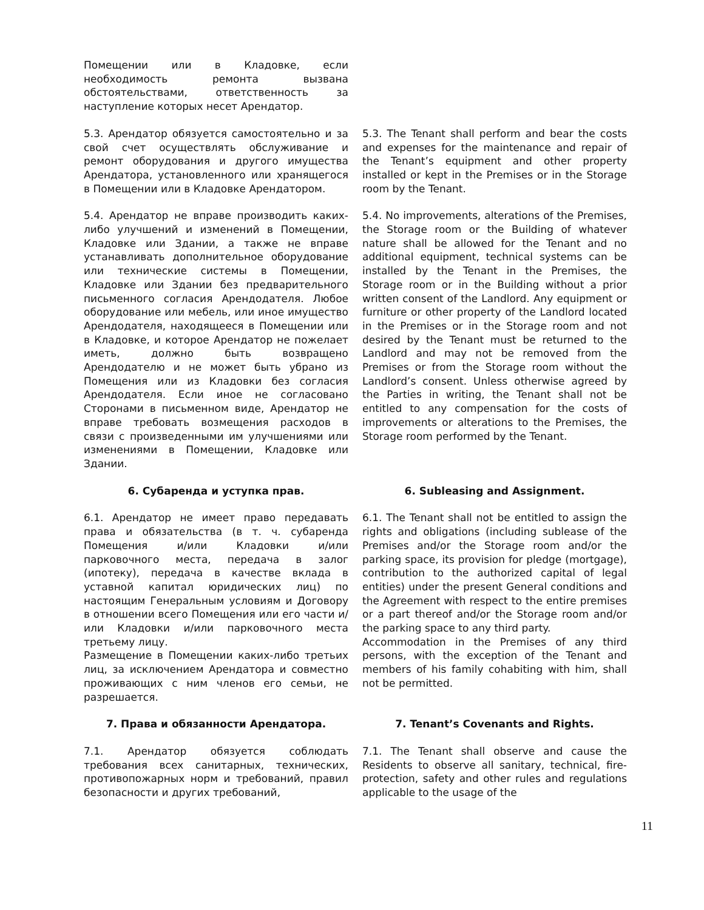Помещении или в Кладовке, если необходимость ремонта вызвана обстоятельствами, ответственность за наступление которых несет Арендатор.
5.3. Арендатор обязуется самостоятельно и за свой счет осуществлять обслуживание и ремонт оборудования и другого имущества Арендатора, установленного или хранящегося в Помещении или в Кладовке Арендатором.
5.3. The Tenant shall perform and bear the costs and expenses for the maintenance and repair of the Tenant’s equipment and other property installed or kept in the Premises or in the Storage room by the Tenant.
5.4. Арендатор не вправе производить каких-либо улучшений и изменений в Помещении, Кладовке или Здании, а также не вправе устанавливать дополнительное оборудование или технические системы в Помещении, Кладовке или Здании без предварительного письменного согласия Арендодателя. Любое оборудование или мебель, или иное имущество Арендодателя, находящееся в Помещении или в Кладовке, и которое Арендатор не пожелает иметь, должно быть возвращено Арендодателю и не может быть убрано из Помещения или из Кладовки без согласия Арендодателя. Если иное не согласовано Сторонами в письменном виде, Арендатор не вправе требовать возмещения расходов в связи с произведенными им улучшениями или изменениями в Помещении, Кладовке или Здании.
5.4. No improvements, alterations of the Premises, the Storage room or the Building of whatever nature shall be allowed for the Tenant and no additional equipment, technical systems can be installed by the Tenant in the Premises, the Storage room or in the Building without a prior written consent of the Landlord. Any equipment or furniture or other property of the Landlord located in the Premises or in the Storage room and not desired by the Tenant must be returned to the Landlord and may not be removed from the Premises or from the Storage room without the Landlord’s consent. Unless otherwise agreed by the Parties in writing, the Tenant shall not be entitled to any compensation for the costs of improvements or alterations to the Premises, the Storage room performed by the Tenant.
6. Субаренда и уступка прав. 6. Subleasing and Assignment.
6.1. Арендатор не имеет право передавать права и обязательства (в т. ч. субаренда Помещения и/или Кладовки и/или парковочного места, передача в залог (ипотеку), передача в качестве вклада в уставной капитал юридических лиц) по настоящим Генеральным условиям и Договору в отношении всего Помещения или его части и/или Кладовки и/или парковочного места третьему лицу.
Размещение в Помещении каких-либо третьих лиц, за исключением Арендатора и совместно проживающих с ним членов его семьи, не разрешается.
6.1. The Tenant shall not be entitled to assign the rights and obligations (including sublease of the Premises and/or the Storage room and/or the parking space, its provision for pledge (mortgage), contribution to the authorized capital of legal entities) under the present General conditions and the Agreement with respect to the entire premises or a part thereof and/or the Storage room and/or the parking space to any third party.
Accommodation in the Premises of any third persons, with the exception of the Tenant and members of his family cohabiting with him, shall not be permitted.
7. Права и обязанности Арендатора. 7. Tenant’s Covenants and Rights.
7.1. Арендатор обязуется соблюдать требования всех санитарных, технических, противопожарных норм и требований, правил безопасности и других требований,
7.1. The Tenant shall observe and cause the Residents to observe all sanitary, technical, fire-protection, safety and other rules and regulations applicable to the usage of the
11